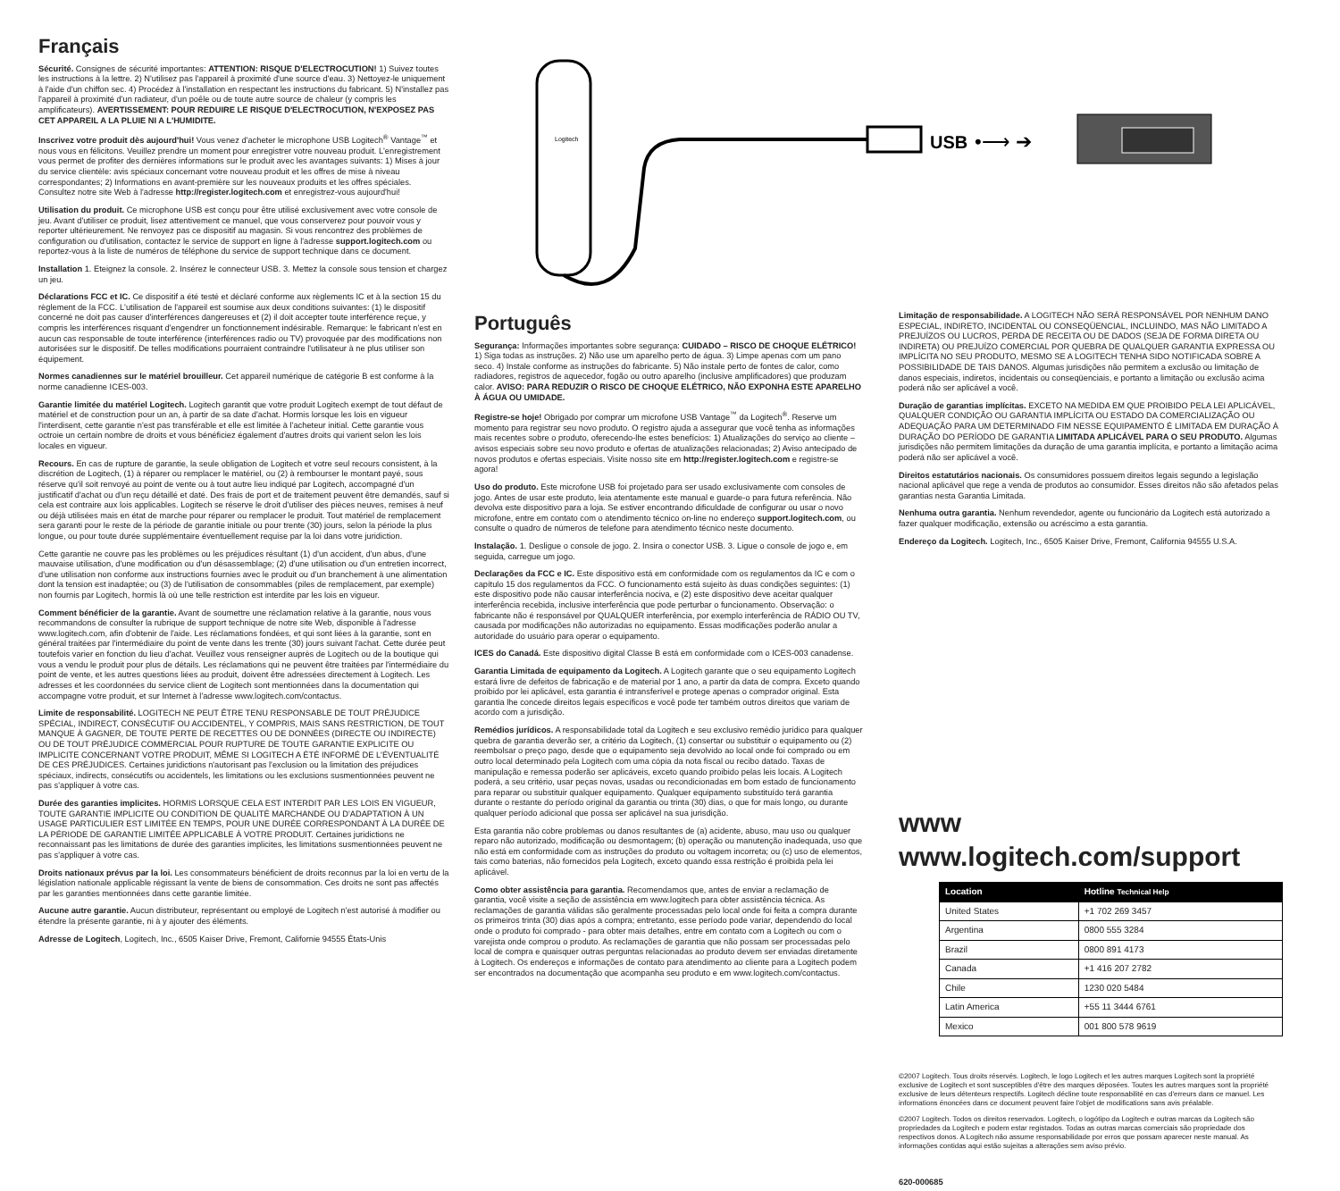Français
Sécurité. Consignes de sécurité importantes: ATTENTION: RISQUE D'ELECTROCUTION! 1) Suivez toutes les instructions à la lettre. 2) N'utilisez pas l'appareil à proximité d'une source d'eau. 3) Nettoyez-le uniquement à l'aide d'un chiffon sec. 4) Procédez à l'installation en respectant les instructions du fabricant. 5) N'installez pas l'appareil à proximité d'un radiateur, d'un poêle ou de toute autre source de chaleur (y compris les amplificateurs). AVERTISSEMENT: POUR REDUIRE LE RISQUE D'ELECTROCUTION, N'EXPOSEZ PAS CET APPAREIL A LA PLUIE NI A L'HUMIDITE.
Inscrivez votre produit dès aujourd'hui! Vous venez d'acheter le microphone USB Logitech<sup>®</sup> Vantage<sup>™</sup> et nous vous en félicitons. Veuillez prendre un moment pour enregistrer votre nouveau produit. L'enregistrement vous permet de profiter des dernières informations sur le produit avec les avantages suivants: 1) Mises à jour du service clientèle: avis spéciaux concernant votre nouveau produit et les offres de mise à niveau correspondantes; 2) Informations en avant-première sur les nouveaux produits et les offres spéciales. Consultez notre site Web à l'adresse http://register.logitech.com et enregistrez-vous aujourd'hui!
Utilisation du produit. Ce microphone USB est conçu pour être utilisé exclusivement avec votre console de jeu. Avant d'utiliser ce produit, lisez attentivement ce manuel, que vous conserverez pour pouvoir vous y reporter ultérieurement. Ne renvoyez pas ce dispositif au magasin. Si vous rencontrez des problèmes de configuration ou d'utilisation, contactez le service de support en ligne à l'adresse support.logitech.com ou reportez-vous à la liste de numéros de téléphone du service de support technique dans ce document.
Installation 1. Eteignez la console. 2. Insérez le connecteur USB. 3. Mettez la console sous tension et chargez un jeu.
Déclarations FCC et IC. Ce dispositif a été testé et déclaré conforme aux règlements IC et à la section 15 du règlement de la FCC. L'utilisation de l'appareil est soumise aux deux conditions suivantes: (1) le dispositif concerné ne doit pas causer d'interférences dangereuses et (2) il doit accepter toute interférence reçue, y compris les interférences risquant d'engendrer un fonctionnement indésirable. Remarque: le fabricant n'est en aucun cas responsable de toute interférence (interférences radio ou TV) provoquée par des modifications non autorisées sur le dispositif. De telles modifications pourraient contraindre l'utilisateur à ne plus utiliser son équipement.
Normes canadiennes sur le matériel brouilleur. Cet appareil numérique de catégorie B est conforme à la norme canadienne ICES-003.
Garantie limitée du matériel Logitech. Logitech garantit que votre produit Logitech exempt de tout défaut de matériel et de construction pour un an, à partir de sa date d'achat. Hormis lorsque les lois en vigueur l'interdisent, cette garantie n'est pas transférable et elle est limitée à l'acheteur initial. Cette garantie vous octroie un certain nombre de droits et vous bénéficiez également d'autres droits qui varient selon les lois locales en vigueur.
Recours. En cas de rupture de garantie, la seule obligation de Logitech et votre seul recours consistent, à la discrétion de Logitech, (1) à réparer ou remplacer le matériel, ou (2) à rembourser le montant payé, sous réserve qu'il soit renvoyé au point de vente ou à tout autre lieu indiqué par Logitech, accompagné d'un justificatif d'achat ou d'un reçu détaillé et daté. Des frais de port et de traitement peuvent être demandés, sauf si cela est contraire aux lois applicables. Logitech se réserve le droit d'utiliser des pièces neuves, remises à neuf ou déjà utilisées mais en état de marche pour réparer ou remplacer le produit. Tout matériel de remplacement sera garanti pour le reste de la période de garantie initiale ou pour trente (30) jours, selon la période la plus longue, ou pour toute durée supplémentaire éventuellement requise par la loi dans votre juridiction.
Cette garantie ne couvre pas les problèmes ou les préjudices résultant (1) d'un accident, d'un abus, d'une mauvaise utilisation, d'une modification ou d'un désassemblage; (2) d'une utilisation ou d'un entretien incorrect, d'une utilisation non conforme aux instructions fournies avec le produit ou d'un branchement à une alimentation dont la tension est inadaptée; ou (3) de l'utilisation de consommables (piles de remplacement, par exemple) non fournis par Logitech, hormis là où une telle restriction est interdite par les lois en vigueur.
Comment bénéficier de la garantie. Avant de soumettre une réclamation relative à la garantie, nous vous recommandons de consulter la rubrique de support technique de notre site Web, disponible à l'adresse www.logitech.com, afin d'obtenir de l'aide. Les réclamations fondées, et qui sont liées à la garantie, sont en général traitées par l'intermédiaire du point de vente dans les trente (30) jours suivant l'achat. Cette durée peut toutefois varier en fonction du lieu d'achat. Veuillez vous renseigner auprès de Logitech ou de la boutique qui vous a vendu le produit pour plus de détails. Les réclamations qui ne peuvent être traitées par l'intermédiaire du point de vente, et les autres questions liées au produit, doivent être adressées directement à Logitech. Les adresses et les coordonnées du service client de Logitech sont mentionnées dans la documentation qui accompagne votre produit, et sur Internet à l'adresse www.logitech.com/contactus.
Limite de responsabilité. LOGITECH NE PEUT ÊTRE TENU RESPONSABLE DE TOUT PRÉJUDICE SPÉCIAL, INDIRECT, CONSÉCUTIF OU ACCIDENTEL, Y COMPRIS, MAIS SANS RESTRICTION, DE TOUT MANQUE À GAGNER, DE TOUTE PERTE DE RECETTES OU DE DONNÉES (DIRECTE OU INDIRECTE) OU DE TOUT PRÉJUDICE COMMERCIAL POUR RUPTURE DE TOUTE GARANTIE EXPLICITE OU IMPLICITE CONCERNANT VOTRE PRODUIT, MÊME SI LOGITECH A ÉTÉ INFORMÉ DE L'ÉVENTUALITÉ DE CES PRÉJUDICES. Certaines juridictions n'autorisant pas l'exclusion ou la limitation des préjudices spéciaux, indirects, consécutifs ou accidentels, les limitations ou les exclusions susmentionnées peuvent ne pas s'appliquer à votre cas.
Durée des garanties implicites. HORMIS LORSQUE CELA EST INTERDIT PAR LES LOIS EN VIGUEUR, TOUTE GARANTIE IMPLICITE OU CONDITION DE QUALITÉ MARCHANDE OU D'ADAPTATION À UN USAGE PARTICULIER EST LIMITÉE EN TEMPS, POUR UNE DURÉE CORRESPONDANT À LA DURÉE DE LA PÉRIODE DE GARANTIE LIMITÉE APPLICABLE À VOTRE PRODUIT. Certaines juridictions ne reconnaissant pas les limitations de durée des garanties implicites, les limitations susmentionnées peuvent ne pas s'appliquer à votre cas.
Droits nationaux prévus par la loi. Les consommateurs bénéficient de droits reconnus par la loi en vertu de la législation nationale applicable régissant la vente de biens de consommation. Ces droits ne sont pas affectés par les garanties mentionnées dans cette garantie limitée.
Aucune autre garantie. Aucun distributeur, représentant ou employé de Logitech n'est autorisé à modifier ou étendre la présente garantie, ni à y ajouter des éléments.
Adresse de Logitech, Logitech, Inc., 6505 Kaiser Drive, Fremont, Californie 94555 États-Unis
Logitech
USB
•⟶ ➔
Português
Segurança: Informações importantes sobre segurança: CUIDADO – RISCO DE CHOQUE ELÉTRICO! 1) Siga todas as instruções. 2) Não use um aparelho perto de água. 3) Limpe apenas com um pano seco. 4) Instale conforme as instruções do fabricante. 5) Não instale perto de fontes de calor, como radiadores, registros de aquecedor, fogão ou outro aparelho (inclusive amplificadores) que produzam calor. AVISO: PARA REDUZIR O RISCO DE CHOQUE ELÉTRICO, NÃO EXPONHA ESTE APARELHO À ÁGUA OU UMIDADE.
Registre-se hoje! Obrigado por comprar um microfone USB Vantage<sup>™</sup> da Logitech<sup>®</sup>. Reserve um momento para registrar seu novo produto. O registro ajuda a assegurar que você tenha as informações mais recentes sobre o produto, oferecendo-lhe estes benefícios: 1) Atualizações do serviço ao cliente – avisos especiais sobre seu novo produto e ofertas de atualizações relacionadas; 2) Aviso antecipado de novos produtos e ofertas especiais. Visite nosso site em http://register.logitech.com e registre-se agora!
Uso do produto. Este microfone USB foi projetado para ser usado exclusivamente com consoles de jogo. Antes de usar este produto, leia atentamente este manual e guarde-o para futura referência. Não devolva este dispositivo para a loja. Se estiver encontrando dificuldade de configurar ou usar o novo microfone, entre em contato com o atendimento técnico on-line no endereço support.logitech.com, ou consulte o quadro de números de telefone para atendimento técnico neste documento.
Instalação. 1. Desligue o console de jogo. 2. Insira o conector USB. 3. Ligue o console de jogo e, em seguida, carregue um jogo.
Declarações da FCC e IC. Este dispositivo está em conformidade com os regulamentos da IC e com o capítulo 15 dos regulamentos da FCC. O funcionamento está sujeito às duas condições seguintes: (1) este dispositivo pode não causar interferência nociva, e (2) este dispositivo deve aceitar qualquer interferência recebida, inclusive interferência que pode perturbar o funcionamento. Observação: o fabricante não é responsável por QUALQUER interferência, por exemplo interferência de RÁDIO OU TV, causada por modificações não autorizadas no equipamento. Essas modificações poderão anular a autoridade do usuário para operar o equipamento.
ICES do Canadá. Este dispositivo digital Classe B está em conformidade com o ICES-003 canadense.
Garantia Limitada de equipamento da Logitech. A Logitech garante que o seu equipamento Logitech estará livre de defeitos de fabricação e de material por 1 ano, a partir da data de compra. Exceto quando proibido por lei aplicável, esta garantia é intransferível e protege apenas o comprador original. Esta garantia lhe concede direitos legais específicos e você pode ter também outros direitos que variam de acordo com a jurisdição.
Remédios jurídicos. A responsabilidade total da Logitech e seu exclusivo remédio jurídico para qualquer quebra de garantia deverão ser, a critério da Logitech, (1) consertar ou substituir o equipamento ou (2) reembolsar o preço pago, desde que o equipamento seja devolvido ao local onde foi comprado ou em outro local determinado pela Logitech com uma cópia da nota fiscal ou recibo datado. Taxas de manipulação e remessa poderão ser aplicáveis, exceto quando proibido pelas leis locais. A Logitech poderá, a seu critério, usar peças novas, usadas ou recondicionadas em bom estado de funcionamento para reparar ou substituir qualquer equipamento. Qualquer equipamento substituído terá garantia durante o restante do período original da garantia ou trinta (30) dias, o que for mais longo, ou durante qualquer período adicional que possa ser aplicável na sua jurisdição.
Esta garantia não cobre problemas ou danos resultantes de (a) acidente, abuso, mau uso ou qualquer reparo não autorizado, modificação ou desmontagem; (b) operação ou manutenção inadequada, uso que não está em conformidade com as instruções do produto ou voltagem incorreta; ou (c) uso de elementos, tais como baterias, não fornecidos pela Logitech, exceto quando essa restrição é proibida pela lei aplicável.
Como obter assistência para garantia. Recomendamos que, antes de enviar a reclamação de garantia, você visite a seção de assistência em www.logitech para obter assistência técnica. As reclamações de garantia válidas são geralmente processadas pelo local onde foi feita a compra durante os primeiros trinta (30) dias após a compra; entretanto, esse período pode variar, dependendo do local onde o produto foi comprado - para obter mais detalhes, entre em contato com a Logitech ou com o varejista onde comprou o produto. As reclamações de garantia que não possam ser processadas pelo local de compra e quaisquer outras perguntas relacionadas ao produto devem ser enviadas diretamente à Logitech. Os endereços e informações de contato para atendimento ao cliente para a Logitech podem ser encontrados na documentação que acompanha seu produto e em www.logitech.com/contactus.
Limitação de responsabilidade. A LOGITECH NÃO SERÁ RESPONSÁVEL POR NENHUM DANO ESPECIAL, INDIRETO, INCIDENTAL OU CONSEQÜENCIAL, INCLUINDO, MAS NÃO LIMITADO A PREJUÍZOS OU LUCROS, PERDA DE RECEITA OU DE DADOS (SEJA DE FORMA DIRETA OU INDIRETA) OU PREJUÍZO COMERCIAL POR QUEBRA DE QUALQUER GARANTIA EXPRESSA OU IMPLÍCITA NO SEU PRODUTO, MESMO SE A LOGITECH TENHA SIDO NOTIFICADA SOBRE A POSSIBILIDADE DE TAIS DANOS. Algumas jurisdições não permitem a exclusão ou limitação de danos especiais, indiretos, incidentais ou conseqüenciais, e portanto a limitação ou exclusão acima poderá não ser aplicável a você.
Duração de garantias implícitas. EXCETO NA MEDIDA EM QUE PROIBIDO PELA LEI APLICÁVEL, QUALQUER CONDIÇÃO OU GARANTIA IMPLÍCITA OU ESTADO DA COMERCIALIZAÇÃO OU ADEQUAÇÃO PARA UM DETERMINADO FIM NESSE EQUIPAMENTO É LIMITADA EM DURAÇÃO À DURAÇÃO DO PERÍODO DE GARANTIA LIMITADA APLICÁVEL PARA O SEU PRODUTO. Algumas jurisdições não permitem limitações da duração de uma garantia implícita, e portanto a limitação acima poderá não ser aplicável a você.
Direitos estatutários nacionais. Os consumidores possuem direitos legais segundo a legislação nacional aplicável que rege a venda de produtos ao consumidor. Esses direitos não são afetados pelas garantias nesta Garantia Limitada.
Nenhuma outra garantia. Nenhum revendedor, agente ou funcionário da Logitech está autorizado a fazer qualquer modificação, extensão ou acréscimo a esta garantia.
Endereço da Logitech. Logitech, Inc., 6505 Kaiser Drive, Fremont, California 94555 U.S.A.
www www.logitech.com/support
| Location | Hotline Technical Help |
| --- | --- |
| United States | +1 702 269 3457 |
| Argentina | 0800 555 3284 |
| Brazil | 0800 891 4173 |
| Canada | +1 416 207 2782 |
| Chile | 1230 020 5484 |
| Latin America | +55 11 3444 6761 |
| Mexico | 001 800 578 9619 |
©2007 Logitech. Tous droits réservés. Logitech, le logo Logitech et les autres marques Logitech sont la propriété exclusive de Logitech et sont susceptibles d'être des marques déposées. Toutes les autres marques sont la propriété exclusive de leurs détenteurs respectifs. Logitech décline toute responsabilité en cas d'erreurs dans ce manuel. Les informations énoncées dans ce document peuvent faire l'objet de modifications sans avis préalable.
©2007 Logitech. Todos os direitos reservados. Logitech, o logótipo da Logitech e outras marcas da Logitech são propriedades da Logitech e podem estar registados. Todas as outras marcas comerciais são propriedade dos respectivos donos. A Logitech não assume responsabilidade por erros que possam aparecer neste manual. As informações contidas aqui estão sujeitas a alterações sem aviso prévio.
620-000685